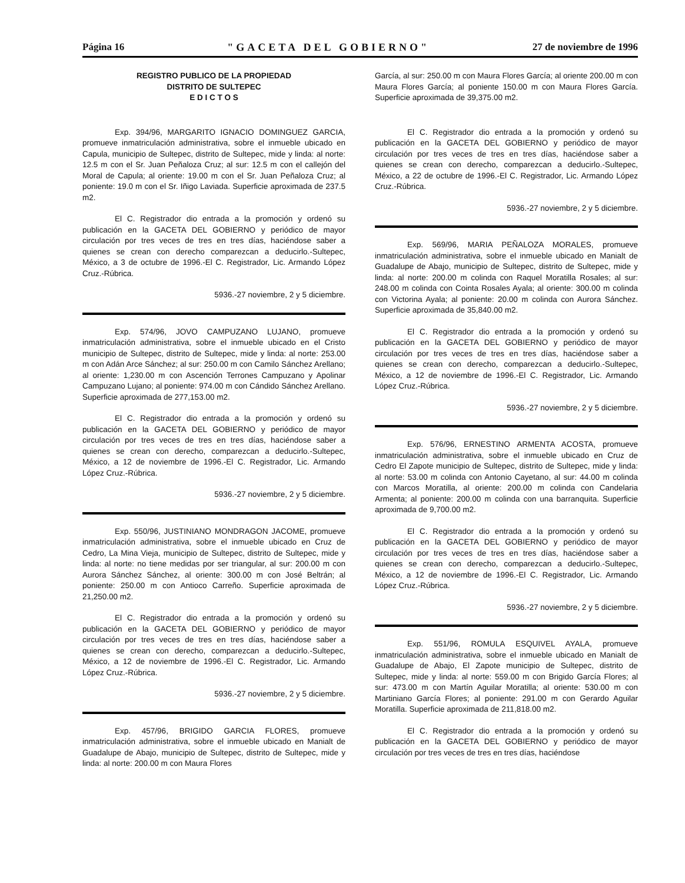Página 16 "GACETA DEL GOBIERNO" 27 de noviembre de 1996
REGISTRO PUBLICO DE LA PROPIEDAD
DISTRITO DE SULTEPEC
E D I C T O S
Exp. 394/96, MARGARITO IGNACIO DOMINGUEZ GARCIA, promueve inmatriculación administrativa, sobre el inmueble ubicado en Capula, municipio de Sultepec, distrito de Sultepec, mide y linda: al norte: 12.5 m con el Sr. Juan Peñaloza Cruz; al sur: 12.5 m con el callejón del Moral de Capula; al oriente: 19.00 m con el Sr. Juan Peñaloza Cruz; al poniente: 19.0 m con el Sr. Iñigo Laviada. Superficie aproximada de 237.5 m2.
El C. Registrador dio entrada a la promoción y ordenó su publicación en la GACETA DEL GOBIERNO y periódico de mayor circulación por tres veces de tres en tres días, haciéndose saber a quienes se crean con derecho comparezcan a deducirlo.-Sultepec, México, a 3 de octubre de 1996.-El C. Registrador, Lic. Armando López Cruz.-Rúbrica.
5936.-27 noviembre, 2 y 5 diciembre.
Exp. 574/96, JOVO CAMPUZANO LUJANO, promueve inmatriculación administrativa, sobre el inmueble ubicado en el Cristo municipio de Sultepec, distrito de Sultepec, mide y linda: al norte: 253.00 m con Adán Arce Sánchez; al sur: 250.00 m con Camilo Sánchez Arellano; al oriente: 1,230.00 m con Ascención Terrones Campuzano y Apolinar Campuzano Lujano; al poniente: 974.00 m con Cándido Sánchez Arellano. Superficie aproximada de 277,153.00 m2.
El C. Registrador dio entrada a la promoción y ordenó su publicación en la GACETA DEL GOBIERNO y periódico de mayor circulación por tres veces de tres en tres días, haciéndose saber a quienes se crean con derecho, comparezcan a deducirlo.-Sultepec, México, a 12 de noviembre de 1996.-El C. Registrador, Lic. Armando López Cruz.-Rúbrica.
5936.-27 noviembre, 2 y 5 diciembre.
Exp. 550/96, JUSTINIANO MONDRAGON JACOME, promueve inmatriculación administrativa, sobre el inmueble ubicado en Cruz de Cedro, La Mina Vieja, municipio de Sultepec, distrito de Sultepec, mide y linda: al norte: no tiene medidas por ser triangular, al sur: 200.00 m con Aurora Sánchez Sánchez, al oriente: 300.00 m con José Beltrán; al poniente: 250.00 m con Antioco Carreño. Superficie aproximada de 21,250.00 m2.
El C. Registrador dio entrada a la promoción y ordenó su publicación en la GACETA DEL GOBIERNO y periódico de mayor circulación por tres veces de tres en tres días, haciéndose saber a quienes se crean con derecho, comparezcan a deducirlo.-Sultepec, México, a 12 de noviembre de 1996.-El C. Registrador, Lic. Armando López Cruz.-Rúbrica.
5936.-27 noviembre, 2 y 5 diciembre.
Exp. 457/96, BRIGIDO GARCIA FLORES, promueve inmatriculación administrativa, sobre el inmueble ubicado en Manialt de Guadalupe de Abajo, municipio de Sultepec, distrito de Sultepec, mide y linda: al norte: 200.00 m con Maura Flores
García, al sur: 250.00 m con Maura Flores García; al oriente 200.00 m con Maura Flores García; al poniente 150.00 m con Maura Flores García. Superficie aproximada de 39,375.00 m2.
El C. Registrador dio entrada a la promoción y ordenó su publicación en la GACETA DEL GOBIERNO y periódico de mayor circulación por tres veces de tres en tres días, haciéndose saber a quienes se crean con derecho, comparezcan a deducirlo.-Sultepec, México, a 22 de octubre de 1996.-El C. Registrador, Lic. Armando López Cruz.-Rúbrica.
5936.-27 noviembre, 2 y 5 diciembre.
Exp. 569/96, MARIA PEÑALOZA MORALES, promueve inmatriculación administrativa, sobre el inmueble ubicado en Manialt de Guadalupe de Abajo, municipio de Sultepec, distrito de Sultepec, mide y linda: al norte: 200.00 m colinda con Raquel Moratilla Rosales; al sur: 248.00 m colinda con Cointa Rosales Ayala; al oriente: 300.00 m colinda con Victorina Ayala; al poniente: 20.00 m colinda con Aurora Sánchez. Superficie aproximada de 35,840.00 m2.
El C. Registrador dio entrada a la promoción y ordenó su publicación en la GACETA DEL GOBIERNO y periódico de mayor circulación por tres veces de tres en tres días, haciéndose saber a quienes se crean con derecho, comparezcan a deducirlo.-Sultepec, México, a 12 de noviembre de 1996.-El C. Registrador, Lic. Armando López Cruz.-Rúbrica.
5936.-27 noviembre, 2 y 5 diciembre.
Exp. 576/96, ERNESTINO ARMENTA ACOSTA, promueve inmatriculación administrativa, sobre el inmueble ubicado en Cruz de Cedro El Zapote municipio de Sultepec, distrito de Sultepec, mide y linda: al norte: 53.00 m colinda con Antonio Cayetano, al sur: 44.00 m colinda con Marcos Moratilla, al oriente: 200.00 m colinda con Candelaria Armenta; al poniente: 200.00 m colinda con una barranquita. Superficie aproximada de 9,700.00 m2.
El C. Registrador dio entrada a la promoción y ordenó su publicación en la GACETA DEL GOBIERNO y periódico de mayor circulación por tres veces de tres en tres días, haciéndose saber a quienes se crean con derecho, comparezcan a deducirlo.-Sultepec, México, a 12 de noviembre de 1996.-El C. Registrador, Lic. Armando López Cruz.-Rúbrica.
5936.-27 noviembre, 2 y 5 diciembre.
Exp. 551/96, ROMULA ESQUIVEL AYALA, promueve inmatriculación administrativa, sobre el inmueble ubicado en Manialt de Guadalupe de Abajo, El Zapote municipio de Sultepec, distrito de Sultepec, mide y linda: al norte: 559.00 m con Brigido García Flores; al sur: 473.00 m con Martín Aguilar Moratilla; al oriente: 530.00 m con Martiniano García Flores; al poniente: 291.00 m con Gerardo Aguilar Moratilla. Superficie aproximada de 211,818.00 m2.
El C. Registrador dio entrada a la promoción y ordenó su publicación en la GACETA DEL GOBIERNO y periódico de mayor circulación por tres veces de tres en tres días, haciéndose